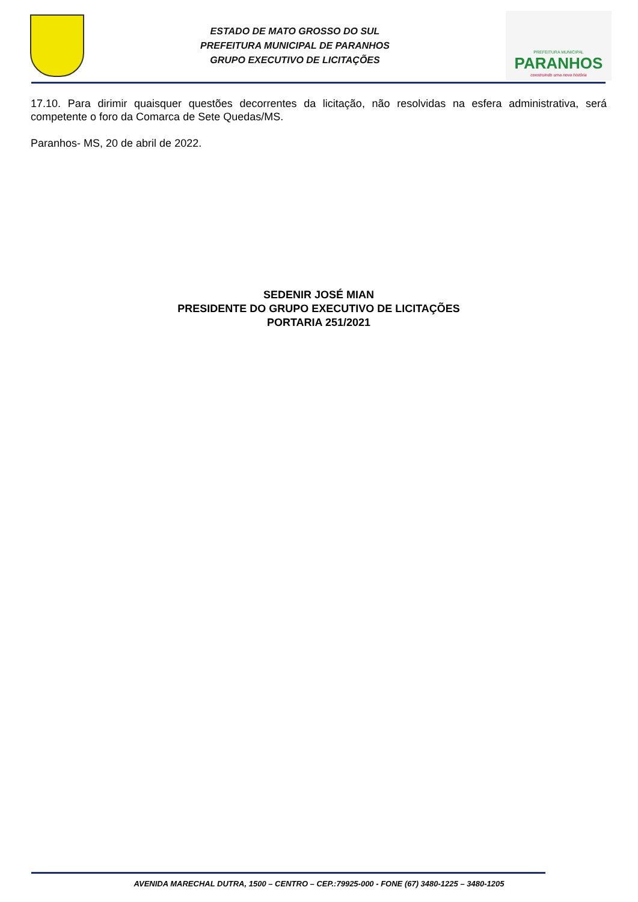ESTADO DE MATO GROSSO DO SUL
PREFEITURA MUNICIPAL DE PARANHOS
GRUPO EXECUTIVO DE LICITAÇÕES
PREFEITURA MUNICIPAL
PARANHOS
construindo uma nova história
17.10. Para dirimir quaisquer questões decorrentes da licitação, não resolvidas na esfera administrativa, será competente o foro da Comarca de Sete Quedas/MS.
Paranhos- MS, 20 de abril de 2022.
SEDENIR JOSÉ MIAN
PRESIDENTE DO GRUPO EXECUTIVO DE LICITAÇÕES
PORTARIA 251/2021
AVENIDA MARECHAL DUTRA, 1500 – CENTRO – CEP.:79925-000 - FONE (67) 3480-1225 – 3480-1205